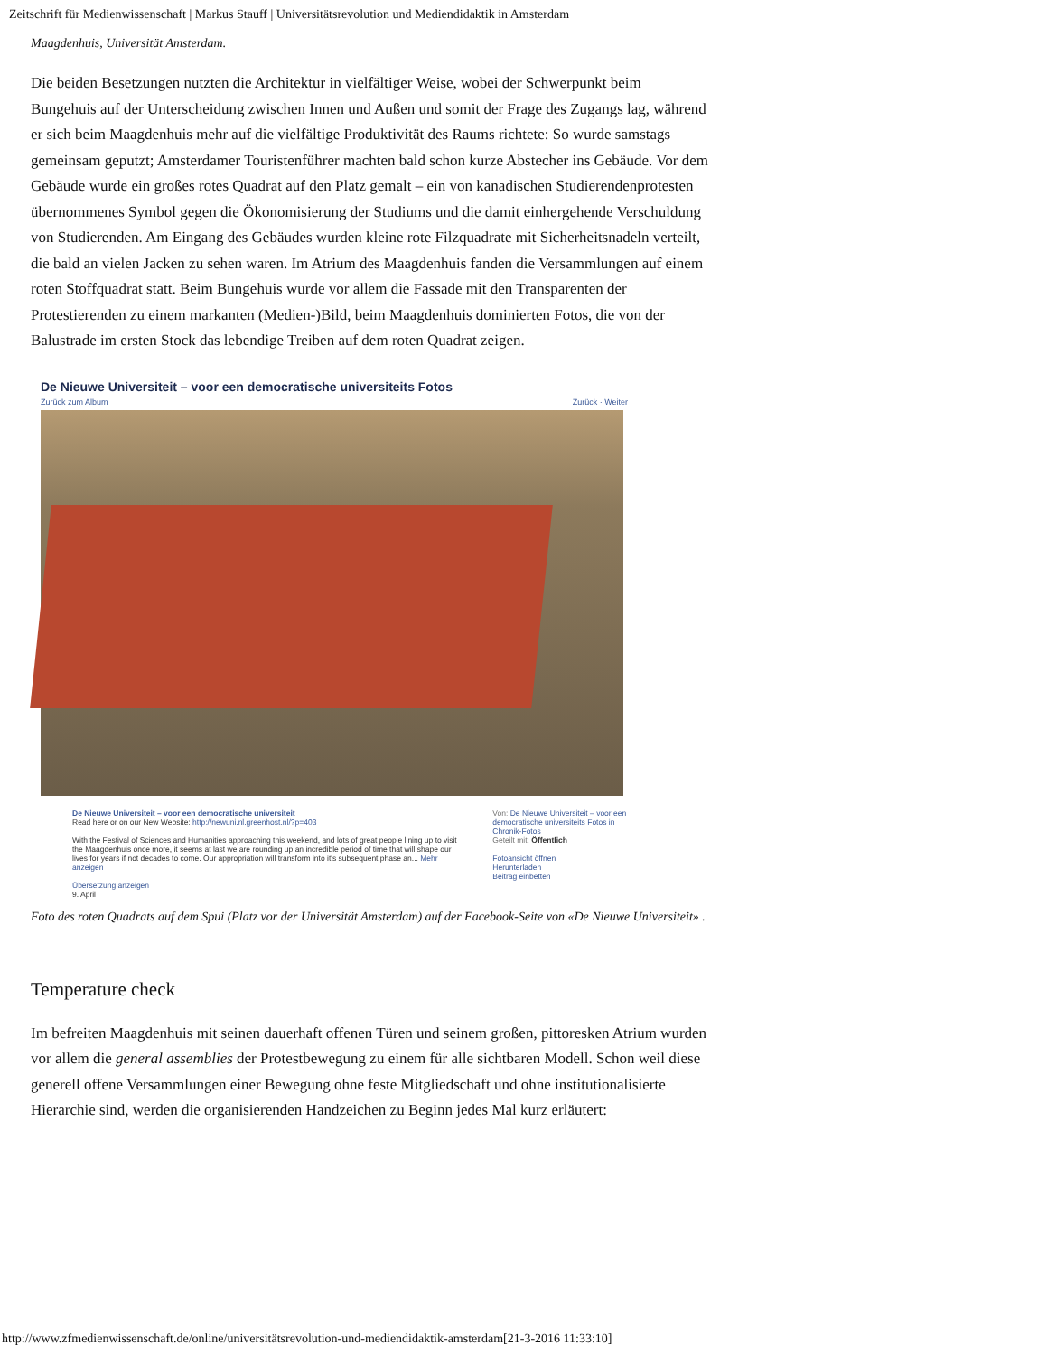Zeitschrift für Medienwissenschaft | Markus Stauff | Universitätsrevolution und Mediendidaktik in Amsterdam
Maagdenhuis, Universität Amsterdam.
Die beiden Besetzungen nutzten die Architektur in vielfältiger Weise, wobei der Schwerpunkt beim Bungehuis auf der Unterscheidung zwischen Innen und Außen und somit der Frage des Zugangs lag, während er sich beim Maagdenhuis mehr auf die vielfältige Produktivität des Raums richtete: So wurde samstags gemeinsam geputzt; Amsterdamer Touristenführer machten bald schon kurze Abstecher ins Gebäude. Vor dem Gebäude wurde ein großes rotes Quadrat auf den Platz gemalt – ein von kanadischen Studierendenprotesten übernommenes Symbol gegen die Ökonomisierung der Studiums und die damit einhergehende Verschuldung von Studierenden. Am Eingang des Gebäudes wurden kleine rote Filzquadrate mit Sicherheitsnadeln verteilt, die bald an vielen Jacken zu sehen waren. Im Atrium des Maagdenhuis fanden die Versammlungen auf einem roten Stoffquadrat statt. Beim Bungehuis wurde vor allem die Fassade mit den Transparenten der Protestierenden zu einem markanten (Medien-)Bild, beim Maagdenhuis dominierten Fotos, die von der Balustrade im ersten Stock das lebendige Treiben auf dem roten Quadrat zeigen.
De Nieuwe Universiteit – voor een democratische universiteits Fotos
Zurück zum Album Zurück · Weiter
De Nieuwe Universiteit – voor een democratische universiteit
Read here or on our New Website: http://newuni.nl.greenhost.nl/?p=403
With the Festival of Sciences and Humanities approaching this weekend, and lots of great people lining up to visit the Maagdenhuis once more, it seems at last we are rounding up an incredible period of time that will shape our lives for years if not decades to come. Our appropriation will transform into it's subsequent phase an... Mehr anzeigen
Übersetzung anzeigen
9. April
Von: De Nieuwe Universiteit – voor een democratische universiteits Fotos in Chronik-Fotos
Geteilt mit: Öffentlich
Fotoansicht öffnen
Herunterladen
Beitrag einbetten
Foto des roten Quadrats auf dem Spui (Platz vor der Universität Amsterdam) auf der Facebook-Seite von «De Nieuwe Universiteit» .
Temperature check
Im befreiten Maagdenhuis mit seinen dauerhaft offenen Türen und seinem großen, pittoresken Atrium wurden vor allem die general assemblies der Protestbewegung zu einem für alle sichtbaren Modell. Schon weil diese generell offene Versammlungen einer Bewegung ohne feste Mitgliedschaft und ohne institutionalisierte Hierarchie sind, werden die organisierenden Handzeichen zu Beginn jedes Mal kurz erläutert:
http://www.zfmedienwissenschaft.de/online/universitätsrevolution-und-mediendidaktik-amsterdam[21-3-2016 11:33:10]